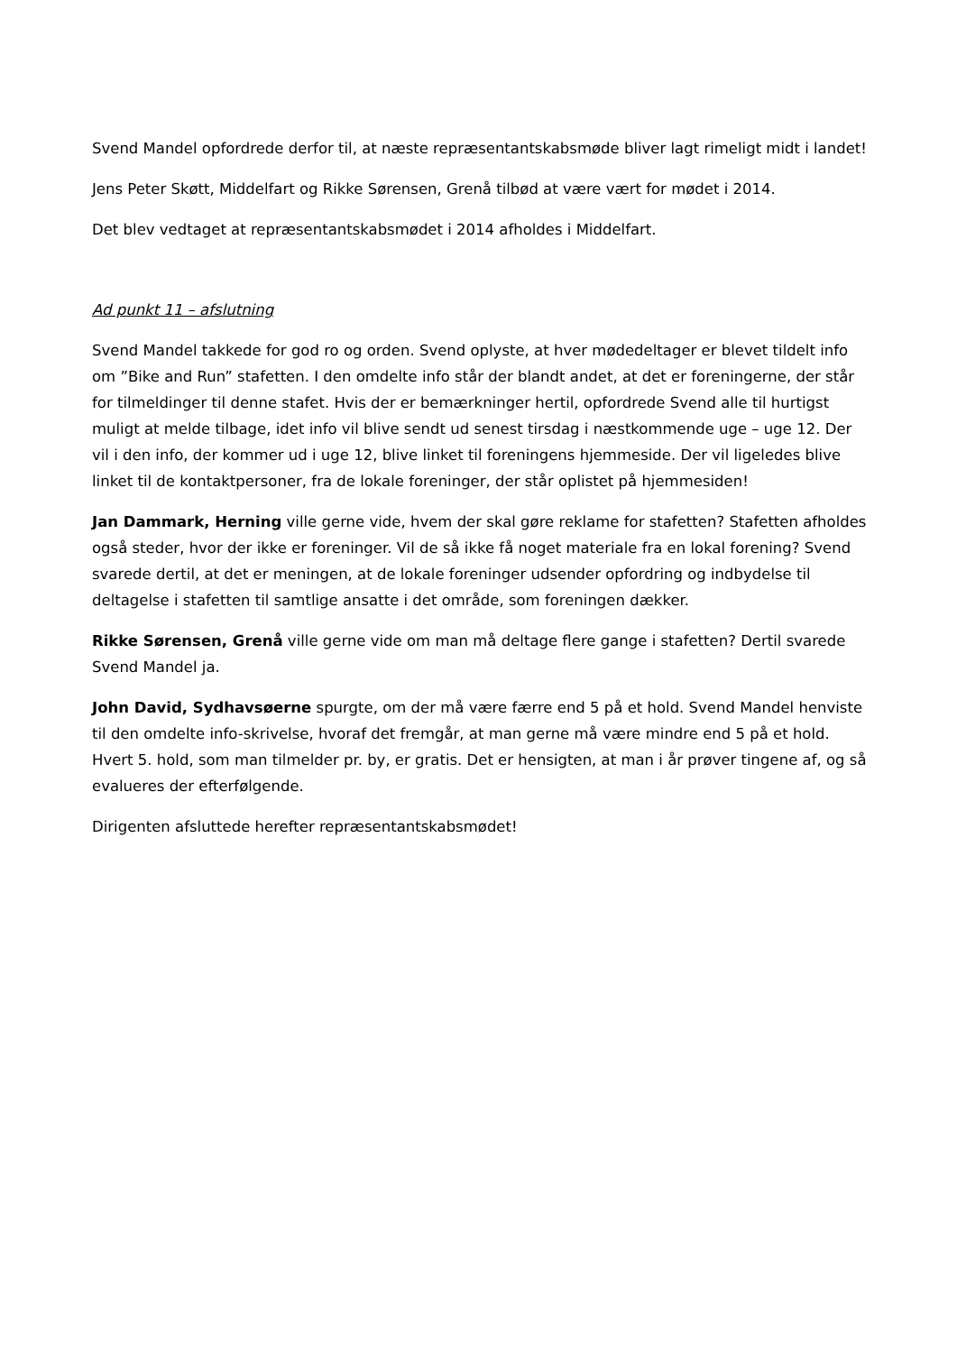Svend Mandel opfordrede derfor til, at næste repræsentantskabsmøde bliver lagt rimeligt midt i landet!
Jens Peter Skøtt, Middelfart og Rikke Sørensen, Grenå tilbød at være vært for mødet i 2014.
Det blev vedtaget at repræsentantskabsmødet i 2014 afholdes i Middelfart.
Ad punkt 11 – afslutning
Svend Mandel takkede for god ro og orden. Svend oplyste, at hver mødedeltager er blevet tildelt info om ”Bike and Run” stafetten. I den omdelte info står der blandt andet, at det er foreningerne, der står for tilmeldinger til denne stafet. Hvis der er bemærkninger hertil, opfordrede Svend alle til hurtigst muligt at melde tilbage, idet info vil blive sendt ud senest tirsdag i næstkommende uge – uge 12. Der vil i den info, der kommer ud i uge 12, blive linket til foreningens hjemmeside. Der vil ligeledes blive linket til de kontaktpersoner, fra de lokale foreninger, der står oplistet på hjemmesiden!
Jan Dammark, Herning ville gerne vide, hvem der skal gøre reklame for stafetten? Stafetten afholdes også steder, hvor der ikke er foreninger. Vil de så ikke få noget materiale fra en lokal forening? Svend svarede dertil, at det er meningen, at de lokale foreninger udsender opfordring og indbydelse til deltagelse i stafetten til samtlige ansatte i det område, som foreningen dækker.
Rikke Sørensen, Grenå ville gerne vide om man må deltage flere gange i stafetten? Dertil svarede Svend Mandel ja.
John David, Sydhavsøerne spurgte, om der må være færre end 5 på et hold. Svend Mandel henviste til den omdelte info-skrivelse, hvoraf det fremgår, at man gerne må være mindre end 5 på et hold. Hvert 5. hold, som man tilmelder pr. by, er gratis. Det er hensigten, at man i år prøver tingene af, og så evalueres der efterfølgende.
Dirigenten afsluttede herefter repræsentantskabsmødet!